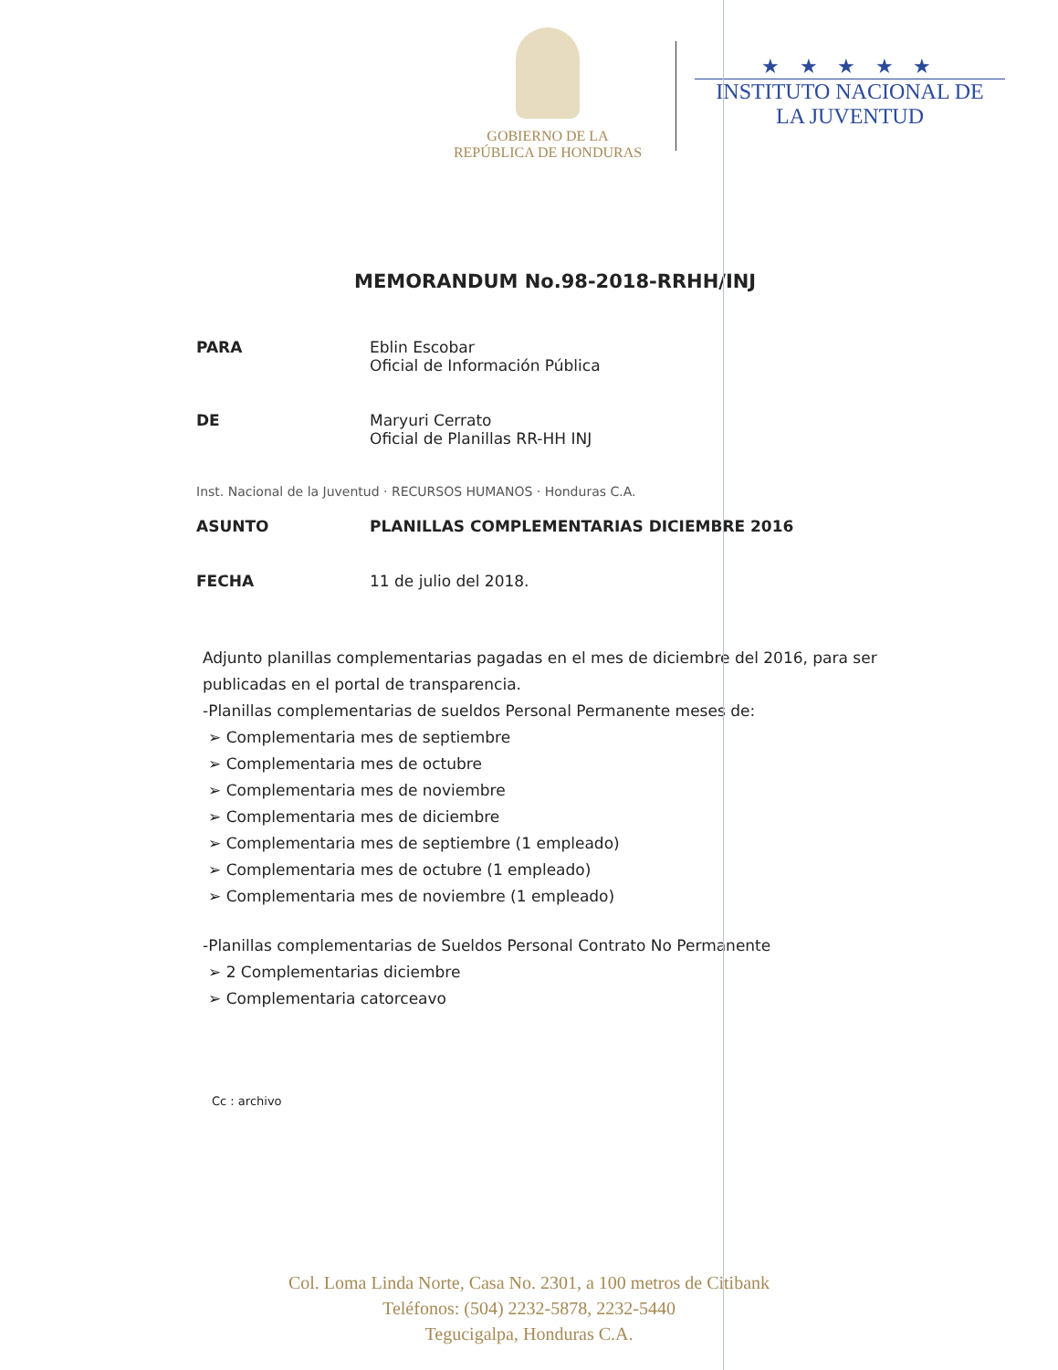GOBIERNO DE LA
REPÚBLICA DE HONDURAS
★ ★ ★ ★ ★
INSTITUTO NACIONAL DE
LA JUVENTUD
MEMORANDUM No.98-2018-RRHH/INJ
PARA Eblin Escobar
Oficial de Información Pública
DE Maryuri Cerrato
Oficial de Planillas RR-HH INJ
Inst. Nacional de la Juventud · RECURSOS HUMANOS · Honduras C.A.
ASUNTO PLANILLAS COMPLEMENTARIAS DICIEMBRE 2016
FECHA 11 de julio del 2018.
Adjunto planillas complementarias pagadas en el mes de diciembre del 2016, para ser publicadas en el portal de transparencia.
-Planillas complementarias de sueldos Personal Permanente meses de:
➢ Complementaria mes de septiembre
➢ Complementaria mes de octubre
➢ Complementaria mes de noviembre
➢ Complementaria mes de diciembre
➢ Complementaria mes de septiembre (1 empleado)
➢ Complementaria mes de octubre (1 empleado)
➢ Complementaria mes de noviembre (1 empleado)
-Planillas complementarias de Sueldos Personal Contrato No Permanente
➢ 2 Complementarias diciembre
➢ Complementaria catorceavo
Cc : archivo
Col. Loma Linda Norte, Casa No. 2301, a 100 metros de Citibank
Teléfonos: (504) 2232-5878, 2232-5440
Tegucigalpa, Honduras C.A.